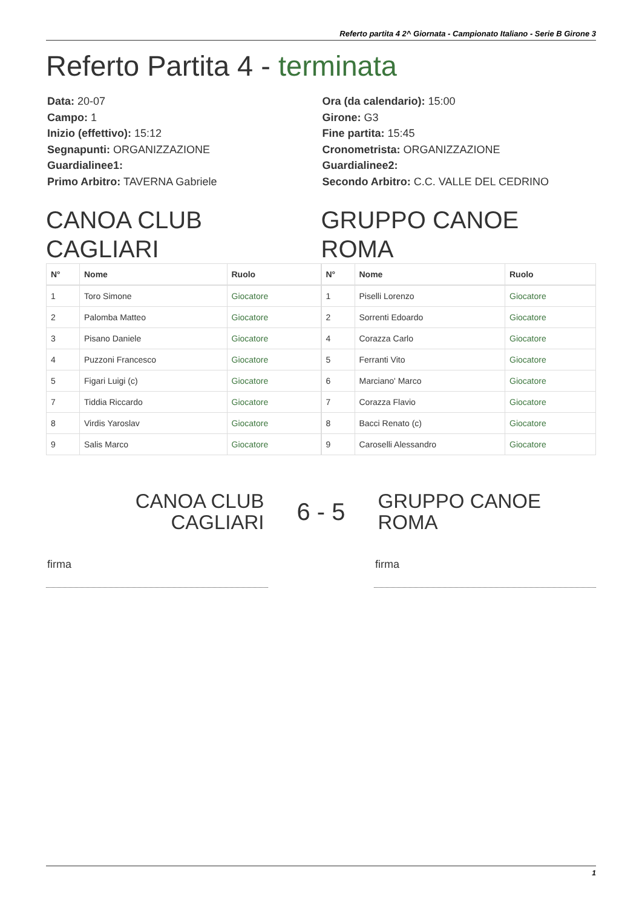Referto partita 4 2^ Giornata - Campionato Italiano - Serie B Girone 3
Referto Partita 4 - terminata
Data: 20-07
Campo: 1
Inizio (effettivo): 15:12
Segnapunti: ORGANIZZAZIONE
Guardialinee1:
Primo Arbitro: TAVERNA Gabriele
Ora (da calendario): 15:00
Girone: G3
Fine partita: 15:45
Cronometrista: ORGANIZZAZIONE
Guardialinee2:
Secondo Arbitro: C.C. VALLE DEL CEDRINO
CANOA CLUB
CAGLIARI
| N° | Nome | Ruolo |
| --- | --- | --- |
| 1 | Toro Simone | Giocatore |
| 2 | Palomba Matteo | Giocatore |
| 3 | Pisano Daniele | Giocatore |
| 4 | Puzzoni Francesco | Giocatore |
| 5 | Figari Luigi (c) | Giocatore |
| 7 | Tiddia Riccardo | Giocatore |
| 8 | Virdis Yaroslav | Giocatore |
| 9 | Salis Marco | Giocatore |
GRUPPO CANOE
ROMA
| N° | Nome | Ruolo |
| --- | --- | --- |
| 1 | Piselli Lorenzo | Giocatore |
| 2 | Sorrenti Edoardo | Giocatore |
| 4 | Corazza Carlo | Giocatore |
| 5 | Ferranti Vito | Giocatore |
| 6 | Marciano' Marco | Giocatore |
| 7 | Corazza Flavio | Giocatore |
| 8 | Bacci Renato (c) | Giocatore |
| 9 | Caroselli Alessandro | Giocatore |
CANOA CLUB
CAGLIARI
6 - 5
GRUPPO CANOE
ROMA
firma firma
1